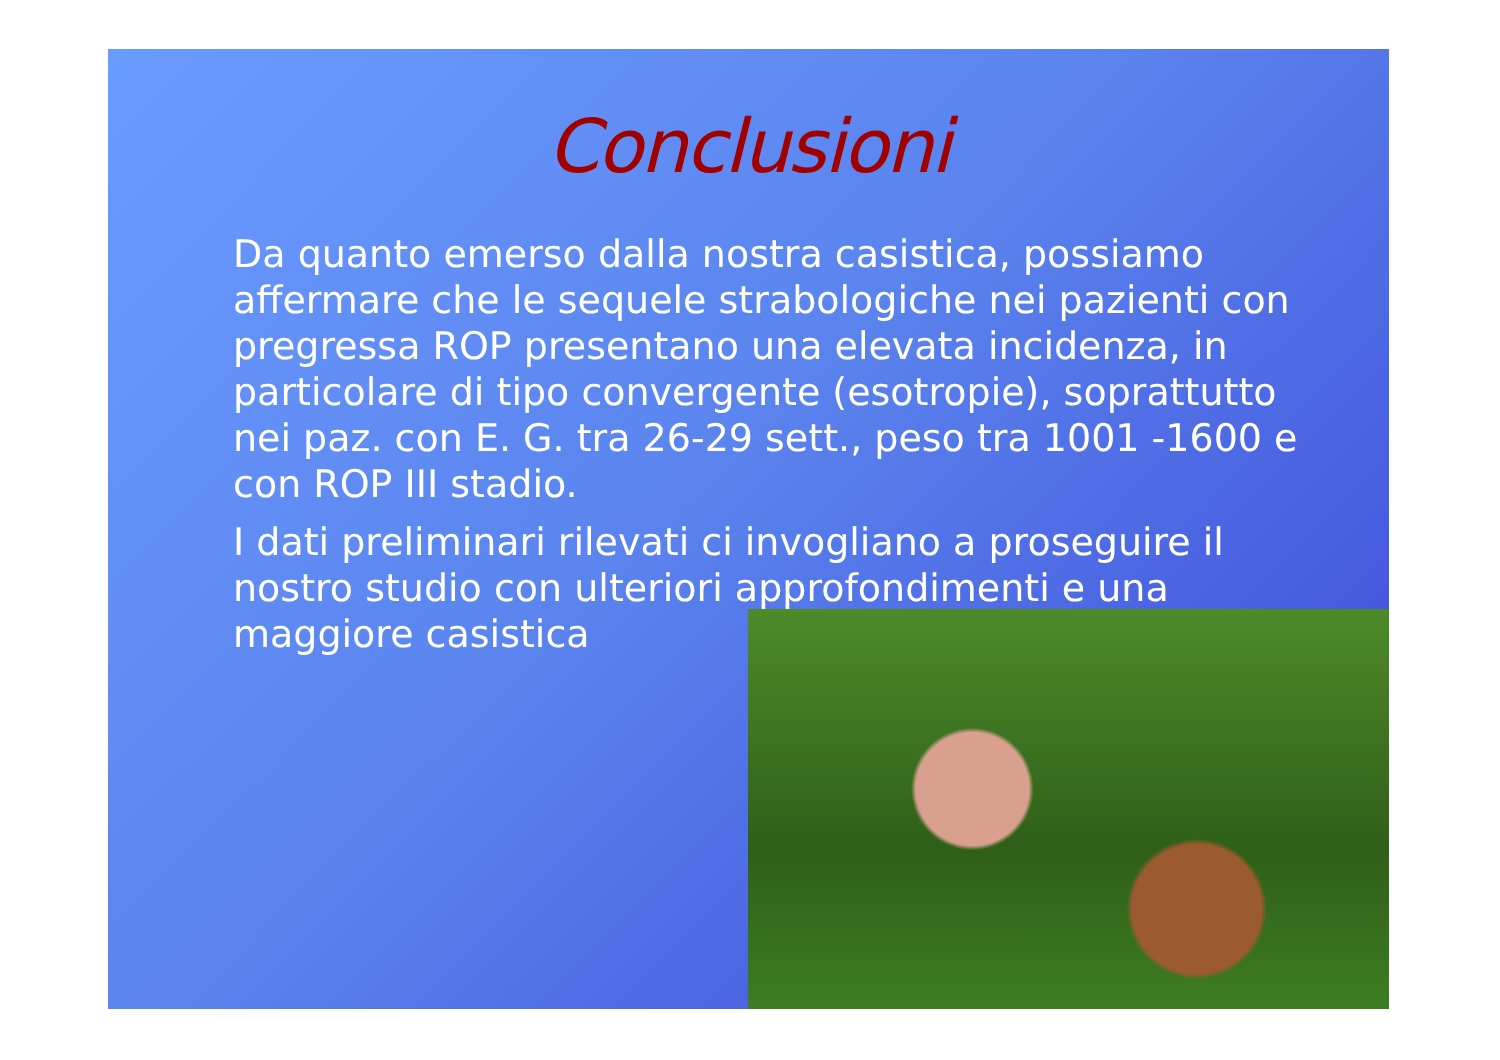Conclusioni
Da quanto emerso dalla nostra casistica, possiamo affermare che le sequele strabologiche nei pazienti con pregressa ROP presentano una elevata incidenza, in particolare di tipo convergente (esotropie), soprattutto nei paz. con E. G. tra 26-29 sett., peso tra 1001 -1600 e con ROP III stadio.
I dati preliminari rilevati ci invogliano a proseguire il nostro studio con ulteriori approfondimenti e una maggiore casistica